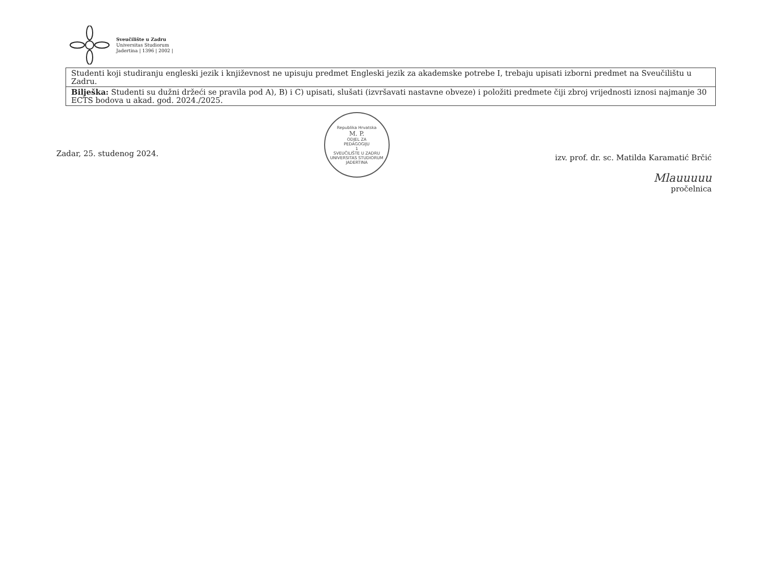Sveučilište u Zadru
Universitas Studiorum
Jadertina | 1396 | 2002 |
| Studenti koji studiranju engleski jezik i književnost ne upisuju predmet Engleski jezik za akademske potrebe I, trebaju upisati izborni predmet na Sveučilištu u Zadru. |
| Bilješka: Studenti su dužni držeći se pravila pod A), B) i C) upisati, slušati (izvršavati nastavne obveze) i položiti predmete čiji zbroj vrijednosti iznosi najmanje 30 ECTS bodova u akad. god. 2024./2025. |
Zadar, 25. studenog 2024.
Republika Hrvatska
M. P.
ODJEL ZA
PEDAGOGIJU
1
SVEUČILIŠTE U ZADRU
UNIVERSITAS STUDIORUM JADERTINA
izv. prof. dr. sc. Matilda Karamatić Brčić
Mlauuuuu
pročelnica